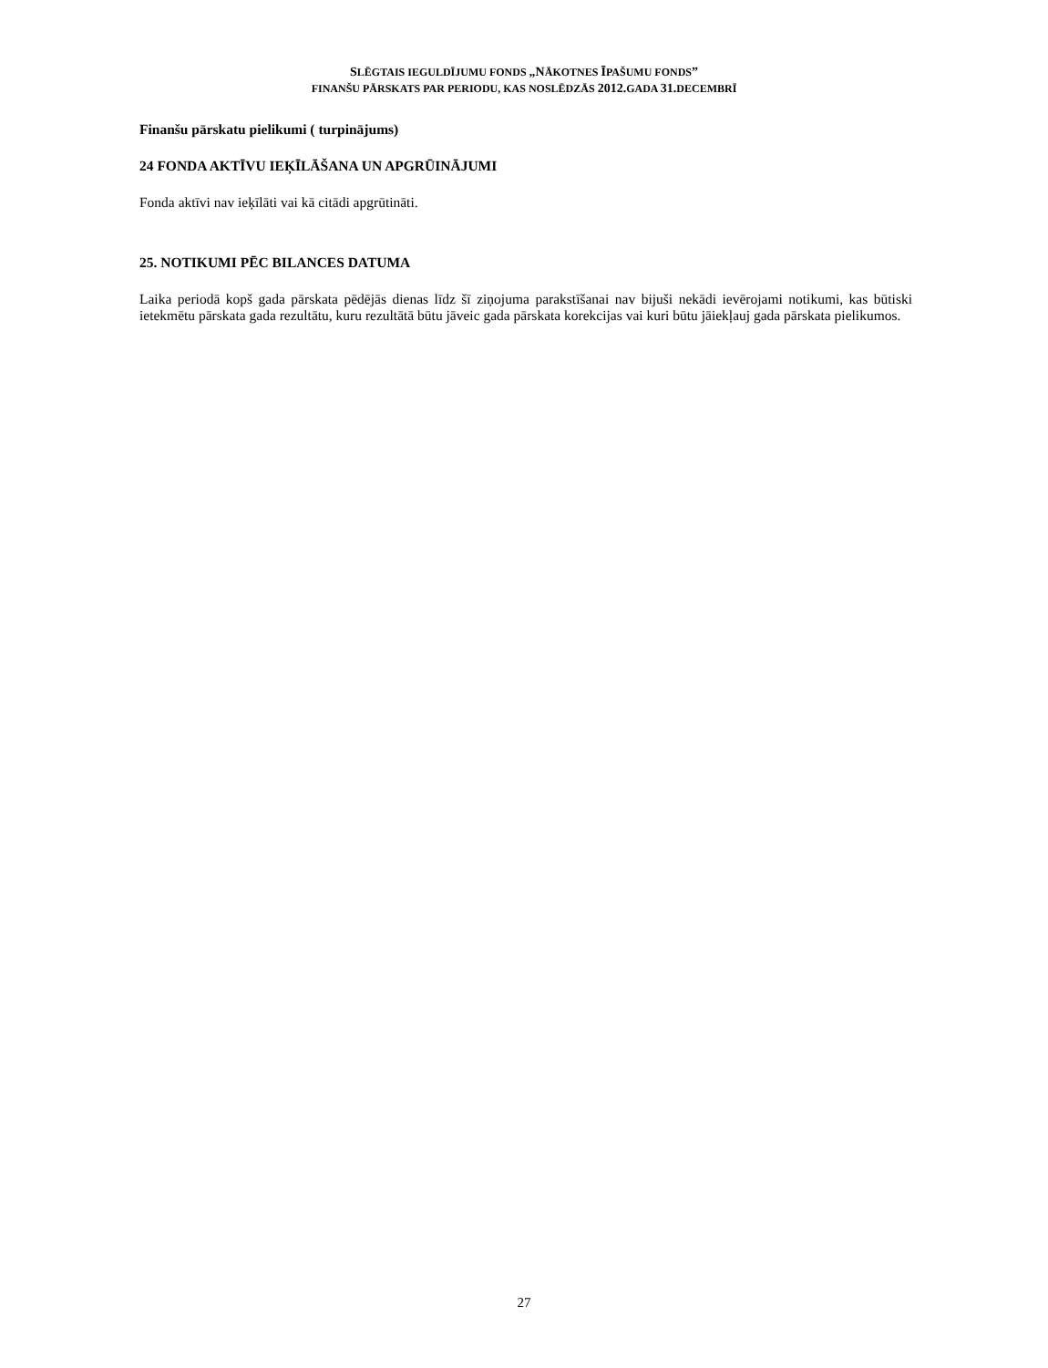SLĒGTAIS IEGULDĪJUMU FONDS „NĀKOTNES ĪPAŠUMU FONDS”
FINANŠU PĀRSKATS PAR PERIODU, KAS NOSLĒDZĀS 2012. GADA 31. DECEMBRĪ
Finanšu pārskatu pielikumi ( turpinājums)
24 FONDA AKTĪVU IEĶĪLĀŠANA UN APGRŪINĀJUMI
Fonda aktīvi nav ieķīlāti vai kā citādi apgrūtināti.
25. NOTIKUMI PĒC BILANCES DATUMA
Laika periodā kopš gada pārskata pēdējās dienas līdz šī ziņojuma parakstīšanai nav bijuši nekādi ievērojami notikumi, kas būtiski ietekmētu pārskata gada rezultātu, kuru rezultātā būtu jāveic gada pārskata korekcijas vai kuri būtu jāiekļauj gada pārskata pielikumos.
27